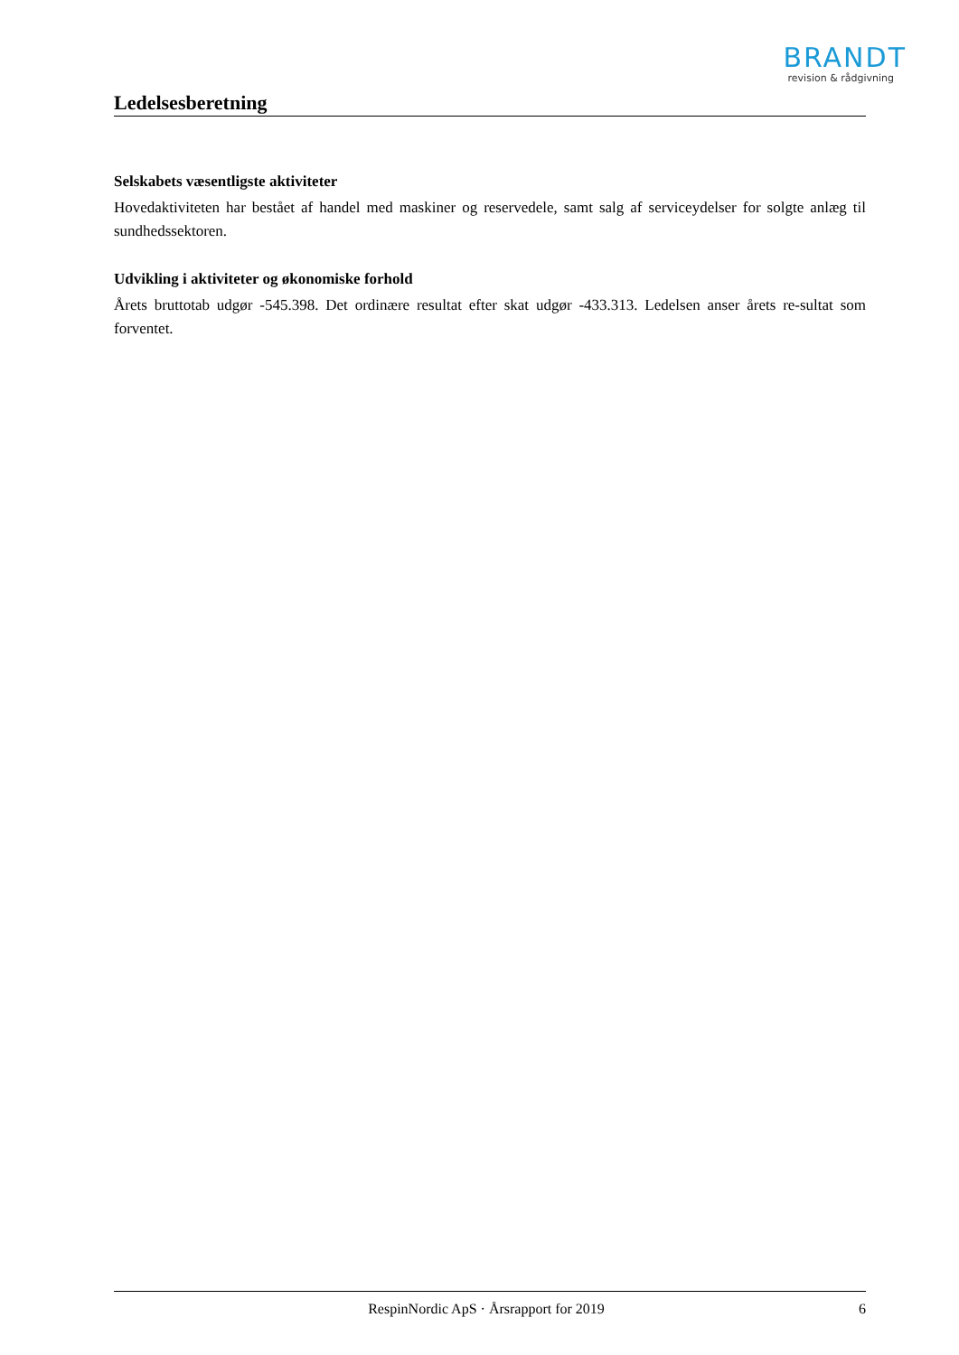BRANDT
revision & rådgivning
Ledelsesberetning
Selskabets væsentligste aktiviteter
Hovedaktiviteten har bestået af handel med maskiner og reservedele, samt salg af serviceydelser for solgte anlæg til sundhedssektoren.
Udvikling i aktiviteter og økonomiske forhold
Årets bruttotab udgør -545.398. Det ordinære resultat efter skat udgør -433.313. Ledelsen anser årets re-sultat som forventet.
RespinNordic ApS · Årsrapport for 2019 6